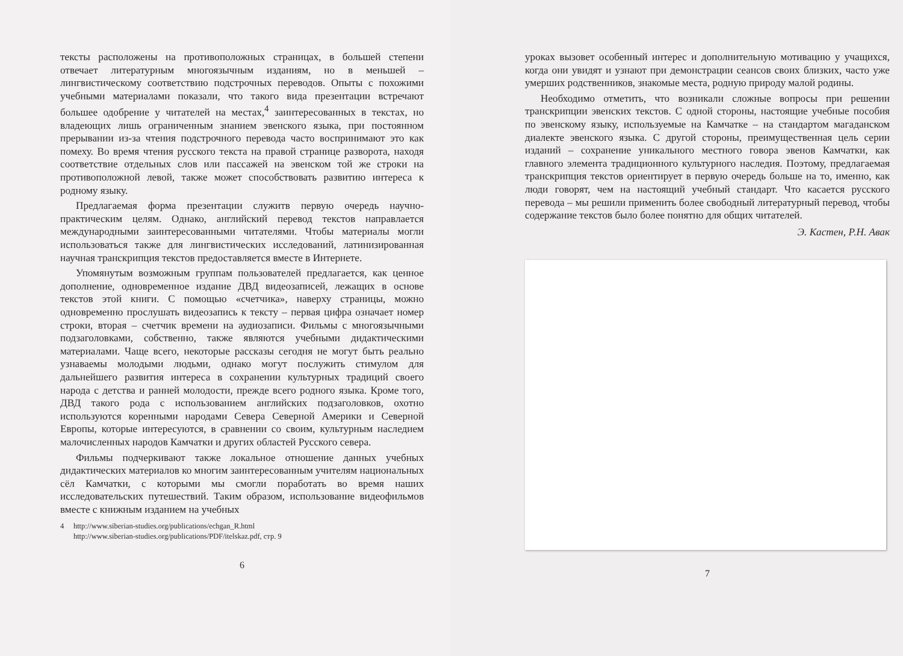тексты расположены на противоположных страницах, в большей степени отвечает литературным многоязычным изданиям, но в меньшей – лингвистическому соответствию подстрочных переводов. Опыты с похожими учебными материалами показали, что такого вида презентации встречают большее одобрение у читателей на местах,<sup>4</sup> заинтересованных в текстах, но владеющих лишь ограниченным знанием эвенского языка, при постоянном прерывании из-за чтения подстрочного перевода часто воспринимают это как помеху. Во время чтения русского текста на правой странице разворота, находя соответствие отдельных слов или пассажей на эвенском той же строки на противоположной левой, также может способствовать развитию интереса к родному языку.
Предлагаемая форма презентации служитв первую очередь научно-практическим целям. Однако, английский перевод текстов направлается международными заинтересованными читателями. Чтобы материалы могли использоваться также для лингвистических исследований, латинизированная научная транскрипция текстов предоставляется вместе в Интернете.
Упомянутым возможным группам пользователей предлагается, как ценное дополнение, одновременное издание ДВД видеозаписей, лежащих в основе текстов этой книги. С помощью «счетчика», наверху страницы, можно одновременно прослушать видеозапись к тексту – первая цифра означает номер строки, вторая – счетчик времени на аудиозаписи. Фильмы с многоязычными подзаголовками, собственно, также являются учебными дидактическими материалами. Чаще всего, некоторые рассказы сегодня не могут быть реально узнаваемы молодыми людьми, однако могут послужить стимулом для дальнейшего развития интереса в сохранении культурных традиций своего народа с детства и ранней молодости, прежде всего родного языка. Кроме того, ДВД такого рода с использованием английских подзаголовков, охотно используются коренными народами Севера Северной Америки и Северной Европы, которые интересуются, в сравнении со своим, культурным наследием малочисленных народов Камчатки и других областей Русского севера.
Фильмы подчеркивают также локальное отношение данных учебных дидактических материалов ко многим заинтересованным учителям национальных сёл Камчатки, с которыми мы смогли поработать во время наших исследовательских путешествий. Таким образом, использование видеофильмов вместе с книжным изданием на учебных
4 http://www.siberian-studies.org/publications/echgan_R.html
http://www.siberian-studies.org/publications/PDF/itelskaz.pdf, стр. 9
6
уроках вызовет особенный интерес и дополнительную мотивацию у учащихся, когда они увидят и узнают при демонстрации сеансов своих близких, часто уже умерших родственников, знакомые места, родную природу малой родины.
Необходимо отметить, что возникали сложные вопросы при решении транскрипции эвенских текстов. С одной стороны, настоящие учебные пособия по эвенскому языку, используемые на Камчатке – на стандартом магаданском диалекте эвенского языка. С другой стороны, преимущественная цель серии изданий – сохранение уникального местного говора эвенов Камчатки, как главного элемента традиционного культурного наследия. Поэтому, предлагаемая транскрипция текстов ориентирует в первую очередь больше на то, именно, как люди говорят, чем на настоящий учебный стандарт. Что касается русского перевода – мы решили применить более свободный литературный перевод, чтобы содержание текстов было более понятно для общих читателей.
Э. Кастен, Р.Н. Авак
7